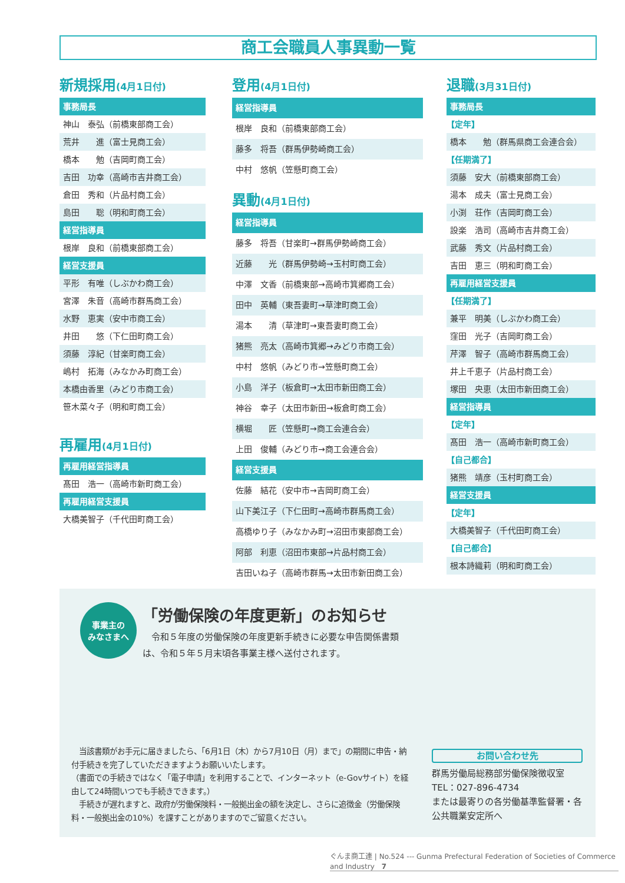商工会職員人事異動一覧
新規採用(4月1日付)
事務局長
神山　泰弘（前橋東部商工会）
荒井　　進（富士見商工会）
橋本　　勉（吉岡町商工会）
吉田　功幸（高崎市吉井商工会）
倉田　秀和（片品村商工会）
島田　　聡（明和町商工会）
経営指導員
根岸　良和（前橋東部商工会）
経営支援員
平形　有唯（しぶかわ商工会）
宮澤　朱音（高崎市群馬商工会）
水野　恵実（安中市商工会）
井田　　悠（下仁田町商工会）
須藤　淳紀（甘楽町商工会）
嶋村　拓海（みなかみ町商工会）
本橋由香里（みどり市商工会）
笹木菜々子（明和町商工会）
再雇用(4月1日付)
再雇用経営指導員
髙田　浩一（高崎市新町商工会）
再雇用経営支援員
大橋美智子（千代田町商工会）
登用(4月1日付)
経営指導員
根岸　良和（前橋東部商工会）
藤多　将吾（群馬伊勢崎商工会）
中村　悠帆（笠懸町商工会）
異動(4月1日付)
経営指導員
藤多　将吾（甘楽町→群馬伊勢崎商工会）
近藤　　光（群馬伊勢崎→玉村町商工会）
中澤　文香（前橋東部→高崎市箕郷商工会）
田中　英輔（東吾妻町→草津町商工会）
湯本　　清（草津町→東吾妻町商工会）
猪熊　亮太（高崎市箕郷→みどり市商工会）
中村　悠帆（みどり市→笠懸町商工会）
小島　洋子（板倉町→太田市新田商工会）
神谷　幸子（太田市新田→板倉町商工会）
横堀　　匠（笠懸町→商工会連合会）
上田　俊輔（みどり市→商工会連合会）
経営支援員
佐藤　結花（安中市→吉岡町商工会）
山下美江子（下仁田町→高崎市群馬商工会）
高橋ゆり子（みなかみ町→沼田市東部商工会）
阿部　利恵（沼田市東部→片品村商工会）
吉田いね子（高崎市群馬→太田市新田商工会）
退職(3月31日付)
事務局長
【定年】
橋本　　勉（群馬県商工会連合会）
【任期満了】
須藤　安大（前橋東部商工会）
湯本　成夫（富士見商工会）
小渕　荘作（吉岡町商工会）
設楽　浩司（高崎市吉井商工会）
武藤　秀文（片品村商工会）
吉田　恵三（明和町商工会）
再雇用経営支援員
【任期満了】
兼平　明美（しぶかわ商工会）
窪田　光子（吉岡町商工会）
芹澤　智子（高崎市群馬商工会）
井上千恵子（片品村商工会）
塚田　央恵（太田市新田商工会）
経営指導員
【定年】
髙田　浩一（高崎市新町商工会）
【自己都合】
猪熊　靖彦（玉村町商工会）
経営支援員
【定年】
大橋美智子（千代田町商工会）
【自己都合】
根本詩織莉（明和町商工会）
事業主の
みなさまへ
「労働保険の年度更新」のお知らせ
　令和５年度の労働保険の年度更新手続きに必要な申告関係書類は、令和５年５月末頃各事業主様へ送付されます。
　当該書類がお手元に届きましたら、「6月1日（木）から7月10日（月）まで」の期間に申告・納付手続きを完了していただきますようお願いいたします。
（書面での手続きではなく「電子申請」を利用することで、インターネット（e-Govサイト）を経由して24時間いつでも手続きできます。）
　手続きが遅れますと、政府が労働保険料・一般拠出金の額を決定し、さらに追徴金（労働保険料・一般拠出金の10%）を課すことがありますのでご留意ください。
お問い合わせ先
群馬労働局総務部労働保険徴収室
TEL：027-896-4734
または最寄りの各労働基準監督署・各公共職業安定所へ
ぐんま商工連 | No.524 --- Gunma Prefectural Federation of Societies of Commerce and Industry　7